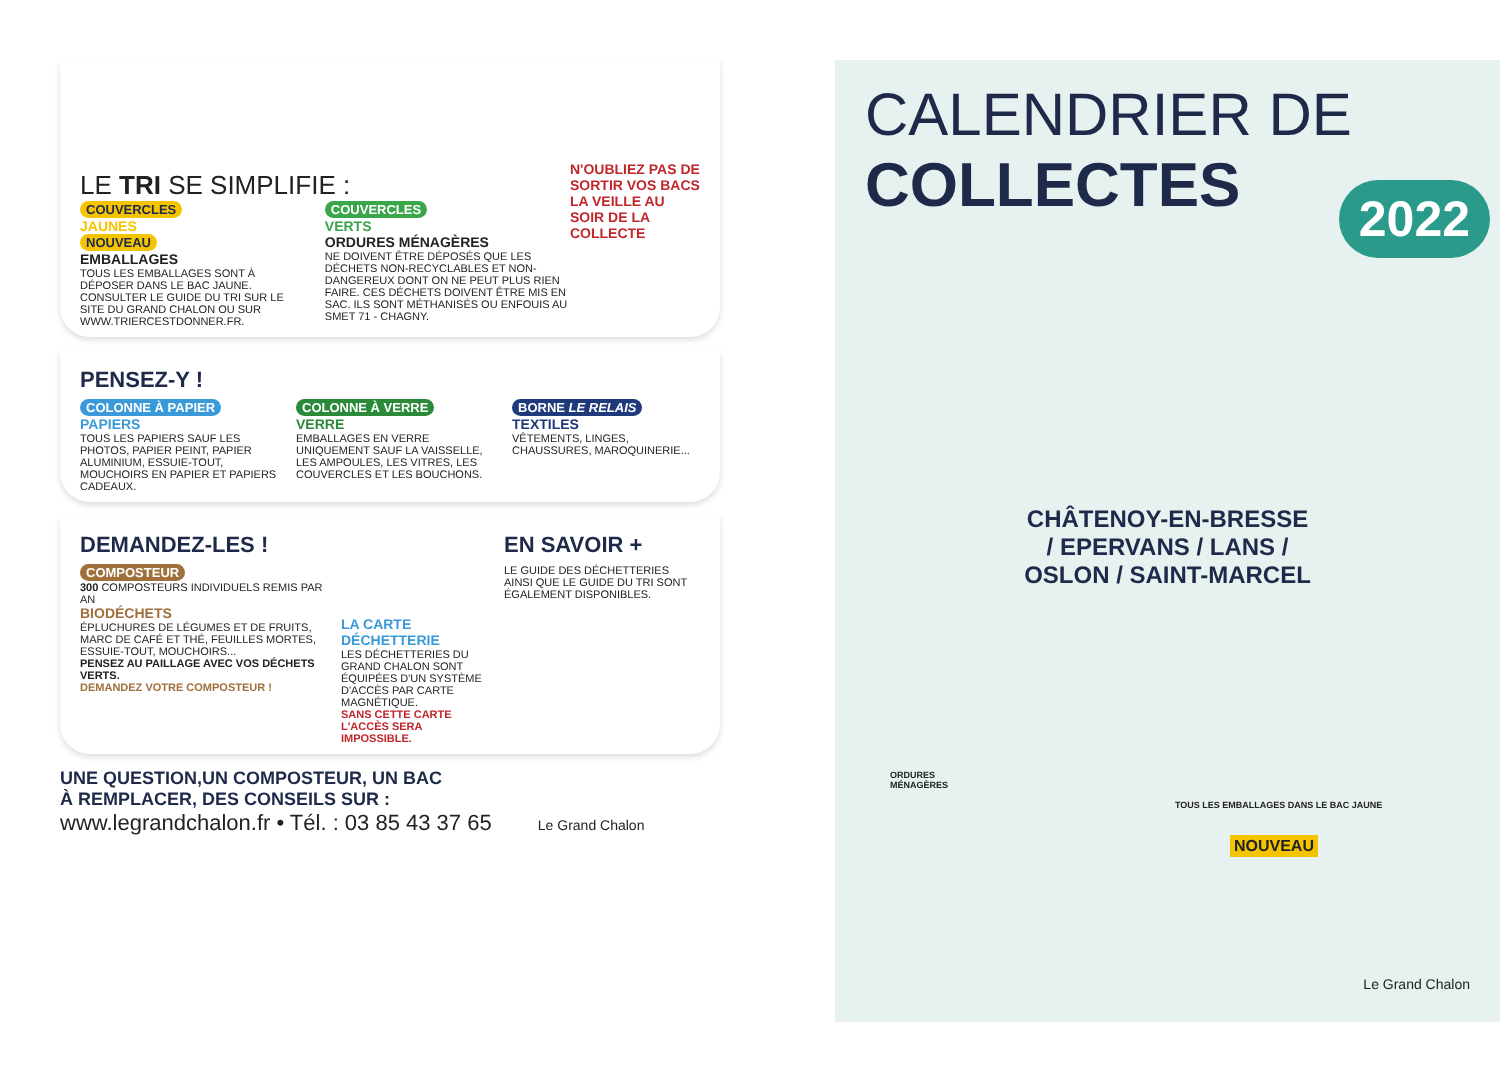LE TRI SE SIMPLIFIE :
N'OUBLIEZ PAS DE SORTIR VOS BACS LA VEILLE AU SOIR DE LA COLLECTE
COUVERCLES
JAUNES
NOUVEAU
EMBALLAGES
TOUS LES EMBALLAGES SONT À DÉPOSER DANS LE BAC JAUNE. CONSULTER LE GUIDE DU TRI SUR LE SITE DU GRAND CHALON OU SUR WWW.TRIERCESTDONNER.FR.
COUVERCLES
VERTS
ORDURES MÉNAGÈRES
NE DOIVENT ÊTRE DÉPOSÉS QUE LES DÉCHETS NON-RECYCLABLES ET NON-DANGEREUX DONT ON NE PEUT PLUS RIEN FAIRE. CES DÉCHETS DOIVENT ÊTRE MIS EN SAC. ILS SONT MÉTHANISÉS OU ENFOUIS AU SMET 71 - CHAGNY.
PENSEZ-Y !
COLONNE À PAPIER
PAPIERS
TOUS LES PAPIERS SAUF LES PHOTOS, PAPIER PEINT, PAPIER ALUMINIUM, ESSUIE-TOUT, MOUCHOIRS EN PAPIER ET PAPIERS CADEAUX.
COLONNE À VERRE
VERRE
EMBALLAGES EN VERRE UNIQUEMENT SAUF LA VAISSELLE, LES AMPOULES, LES VITRES, LES COUVERCLES ET LES BOUCHONS.
BORNE LE RELAIS
TEXTILES
VÊTEMENTS, LINGES, CHAUSSURES, MAROQUINERIE...
DEMANDEZ-LES !
COMPOSTEUR
300 COMPOSTEURS INDIVIDUELS REMIS PAR AN
BIODÉCHETS
ÉPLUCHURES DE LÉGUMES ET DE FRUITS, MARC DE CAFÉ ET THÉ, FEUILLES MORTES, ESSUIE-TOUT, MOUCHOIRS...
PENSEZ AU PAILLAGE AVEC VOS DÉCHETS VERTS.
DEMANDEZ VOTRE COMPOSTEUR !
LA CARTE DÉCHETTERIE
LES DÉCHETTERIES DU GRAND CHALON SONT ÉQUIPÉES D'UN SYSTÈME D'ACCÈS PAR CARTE MAGNÉTIQUE.
SANS CETTE CARTE L'ACCÈS SERA IMPOSSIBLE.
EN SAVOIR +
LE GUIDE DES DÉCHETTERIES AINSI QUE LE GUIDE DU TRI SONT ÉGALEMENT DISPONIBLES.
UNE QUESTION,UN COMPOSTEUR, UN BAC
À REMPLACER, DES CONSEILS SUR :
www.legrandchalon.fr • Tél. : 03 85 43 37 65 Le Grand Chalon
CALENDRIER DE
COLLECTES
2022
CHÂTENOY-EN-BRESSE
/ EPERVANS / LANS /
OSLON / SAINT-MARCEL
ORDURES
MÉNAGÈRES
TOUS LES EMBALLAGES DANS LE BAC JAUNE
NOUVEAU
Le Grand Chalon